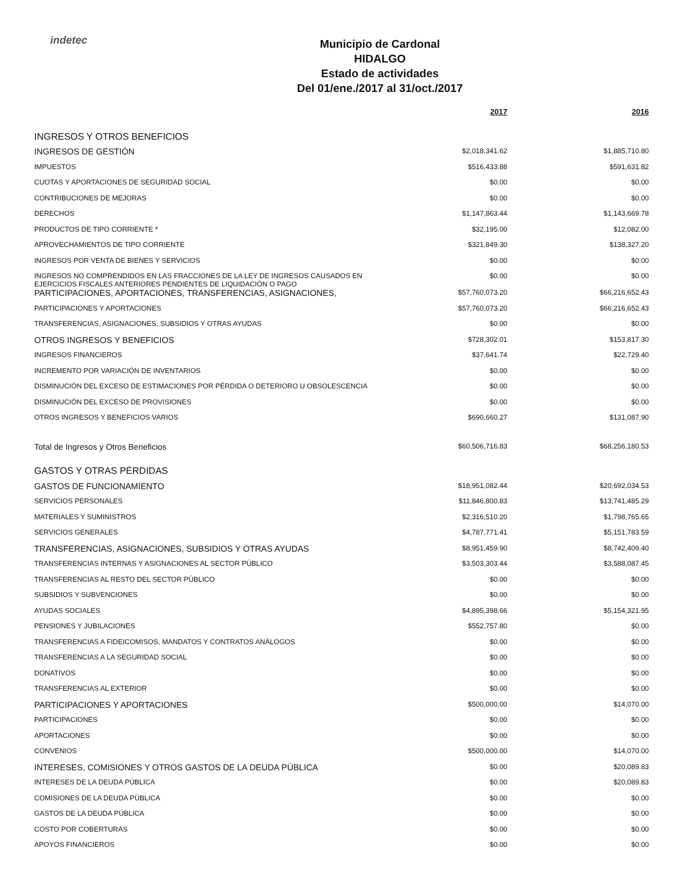indetec
Municipio de Cardonal
HIDALGO
Estado de actividades
Del 01/ene./2017 al 31/oct./2017
| | 2017 | 2016 |
| --- | --- | --- |
| INGRESOS Y OTROS BENEFICIOS | | |
| INGRESOS DE GESTIÓN | $2,018,341.62 | $1,885,710.80 |
| IMPUESTOS | $516,433.88 | $591,631.82 |
| CUOTAS Y APORTACIONES DE SEGURIDAD SOCIAL | $0.00 | $0.00 |
| CONTRIBUCIONES DE MEJORAS | $0.00 | $0.00 |
| DERECHOS | $1,147,863.44 | $1,143,669.78 |
| PRODUCTOS DE TIPO CORRIENTE * | $32,195.00 | $12,082.00 |
| APROVECHAMIENTOS DE TIPO CORRIENTE | $321,849.30 | $138,327.20 |
| INGRESOS POR VENTA DE BIENES Y SERVICIOS | $0.00 | $0.00 |
| INGRESOS NO COMPRENDIDOS EN LAS FRACCIONES DE LA LEY DE INGRESOS CAUSADOS EN EJERCICIOS FISCALES ANTERIORES PENDIENTES DE LIQUIDACIÓN O PAGO | $0.00 | $0.00 |
| PARTICIPACIONES, APORTACIONES, TRANSFERENCIAS, ASIGNACIONES, | $57,760,073.20 | $66,216,652.43 |
| PARTICIPACIONES Y APORTACIONES | $57,760,073.20 | $66,216,652.43 |
| TRANSFERENCIAS, ASIGNACIONES, SUBSIDIOS Y OTRAS AYUDAS | $0.00 | $0.00 |
| OTROS INGRESOS Y BENEFICIOS | $728,302.01 | $153,817.30 |
| INGRESOS FINANCIEROS | $37,641.74 | $22,729.40 |
| INCREMENTO POR VARIACIÓN DE INVENTARIOS | $0.00 | $0.00 |
| DISMINUCIÓN DEL EXCESO DE ESTIMACIONES POR PÉRDIDA O DETERIORO U OBSOLESCENCIA | $0.00 | $0.00 |
| DISMINUCIÓN DEL EXCESO DE PROVISIONES | $0.00 | $0.00 |
| OTROS INGRESOS Y BENEFICIOS VARIOS | $690,660.27 | $131,087.90 |
| Total de Ingresos y Otros Beneficios | $60,506,716.83 | $68,256,180.53 |
| GASTOS Y OTRAS PÉRDIDAS | | |
| GASTOS DE FUNCIONAMIENTO | $18,951,082.44 | $20,692,034.53 |
| SERVICIOS PERSONALES | $11,846,800.83 | $13,741,485.29 |
| MATERIALES Y SUMINISTROS | $2,316,510.20 | $1,798,765.65 |
| SERVICIOS GENERALES | $4,787,771.41 | $5,151,783.59 |
| TRANSFERENCIAS, ASIGNACIONES, SUBSIDIOS Y OTRAS AYUDAS | $8,951,459.90 | $8,742,409.40 |
| TRANSFERENCIAS INTERNAS Y ASIGNACIONES AL SECTOR PÚBLICO | $3,503,303.44 | $3,588,087.45 |
| TRANSFERENCIAS AL RESTO DEL SECTOR PÚBLICO | $0.00 | $0.00 |
| SUBSIDIOS Y SUBVENCIONES | $0.00 | $0.00 |
| AYUDAS SOCIALES | $4,895,398.66 | $5,154,321.95 |
| PENSIONES Y JUBILACIONES | $552,757.80 | $0.00 |
| TRANSFERENCIAS A FIDEICOMISOS, MANDATOS Y CONTRATOS ANÁLOGOS | $0.00 | $0.00 |
| TRANSFERENCIAS A LA SEGURIDAD SOCIAL | $0.00 | $0.00 |
| DONATIVOS | $0.00 | $0.00 |
| TRANSFERENCIAS AL EXTERIOR | $0.00 | $0.00 |
| PARTICIPACIONES Y APORTACIONES | $500,000.00 | $14,070.00 |
| PARTICIPACIONES | $0.00 | $0.00 |
| APORTACIONES | $0.00 | $0.00 |
| CONVENIOS | $500,000.00 | $14,070.00 |
| INTERESES, COMISIONES Y OTROS GASTOS DE LA DEUDA PÚBLICA | $0.00 | $20,089.83 |
| INTERESES DE LA DEUDA PÚBLICA | $0.00 | $20,089.83 |
| COMISIONES DE LA DEUDA PÚBLICA | $0.00 | $0.00 |
| GASTOS DE LA DEUDA PÚBLICA | $0.00 | $0.00 |
| COSTO POR COBERTURAS | $0.00 | $0.00 |
| APOYOS FINANCIEROS | $0.00 | $0.00 |